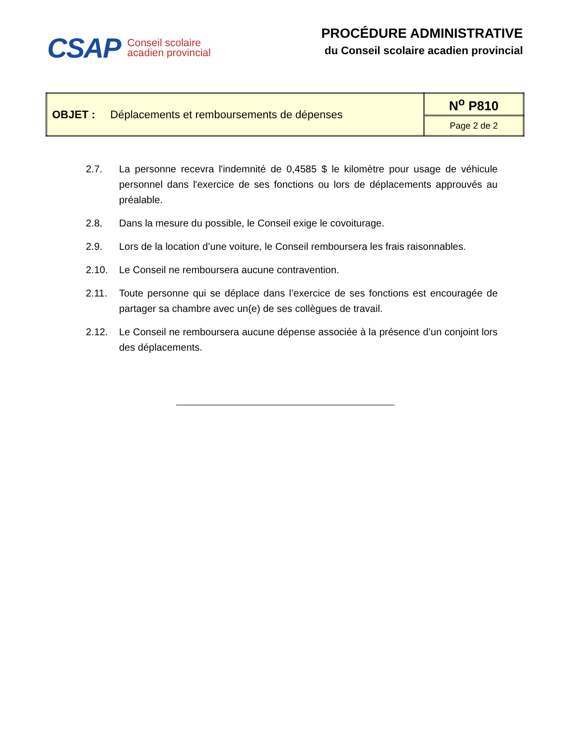CSAP
Conseil scolaire
acadien provincial
PROCÉDURE ADMINISTRATIVE
du Conseil scolaire acadien provincial
| OBJET : Déplacements et remboursements de dépenses | N<sup>o</sup> P810 |
| | Page 2 de 2 |
2.7. La personne recevra l'indemnité de 0,4585 $ le kilomètre pour usage de véhicule personnel dans l'exercice de ses fonctions ou lors de déplacements approuvés au préalable.
2.8. Dans la mesure du possible, le Conseil exige le covoiturage.
2.9. Lors de la location d’une voiture, le Conseil remboursera les frais raisonnables.
2.10. Le Conseil ne remboursera aucune contravention.
2.11. Toute personne qui se déplace dans l’exercice de ses fonctions est encouragée de partager sa chambre avec un(e) de ses collègues de travail.
2.12. Le Conseil ne remboursera aucune dépense associée à la présence d’un conjoint lors des déplacements.